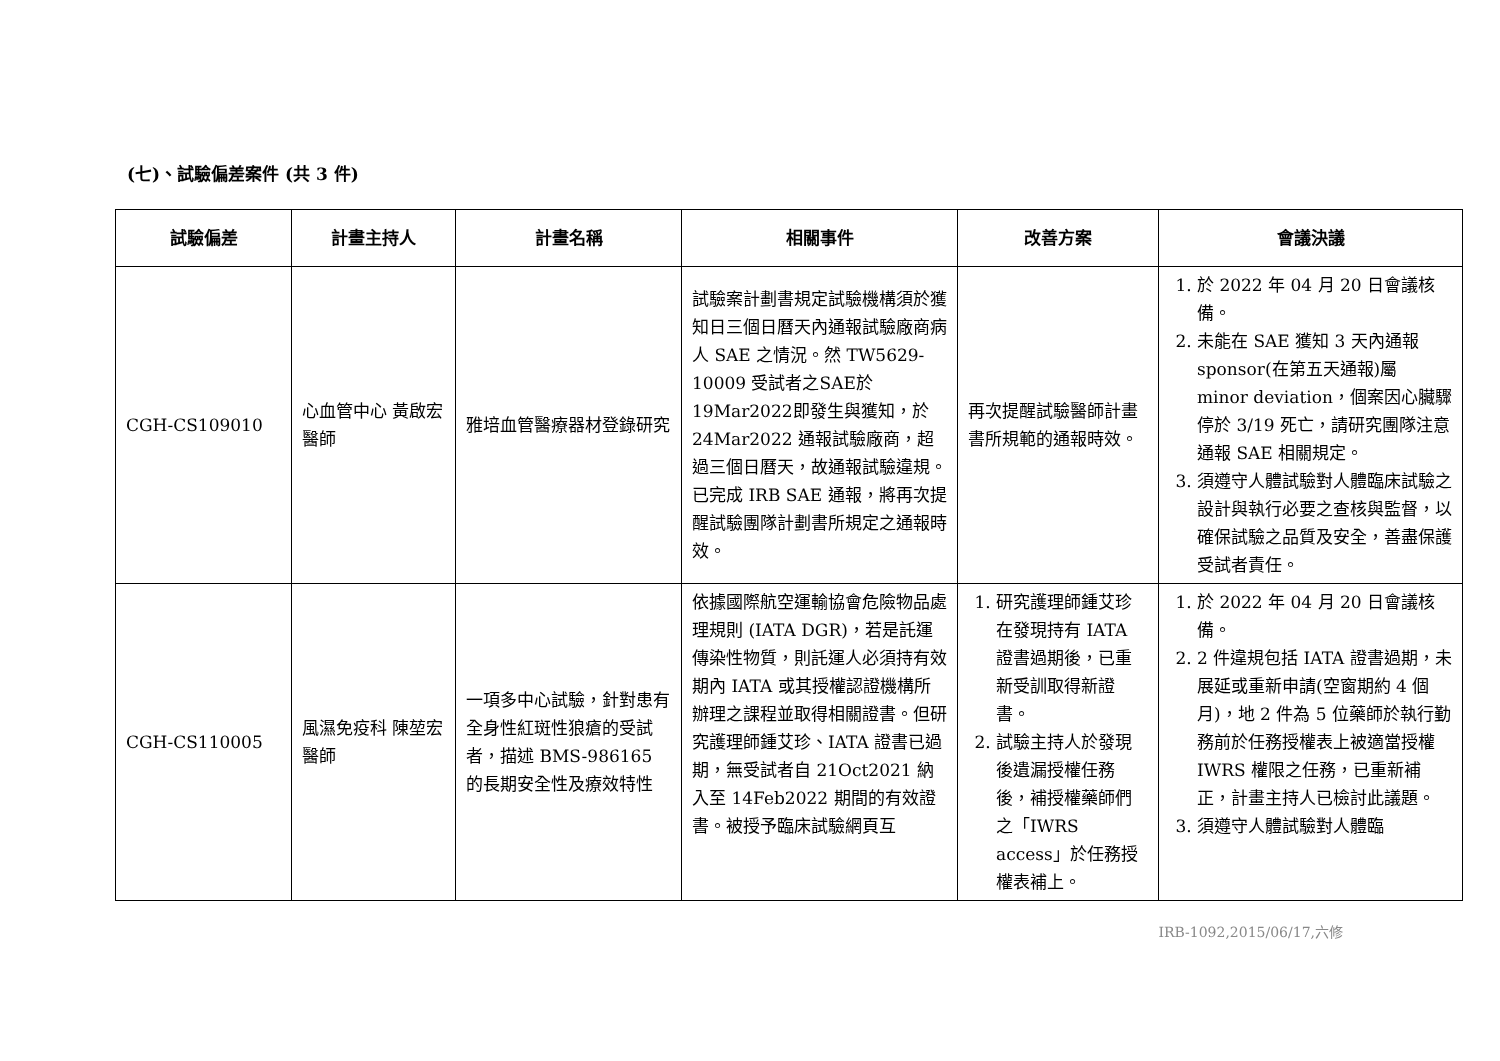(七)、試驗偏差案件 (共 3 件)
| 試驗偏差 | 計畫主持人 | 計畫名稱 | 相關事件 | 改善方案 | 會議決議 |
| --- | --- | --- | --- | --- | --- |
| CGH-CS109010 | 心血管中心 黃啟宏醫師 | 雅培血管醫療器材登錄研究 | 試驗案計劃書規定試驗機構須於獲知日三個日曆天內通報試驗廠商病人 SAE 之情況。然 TW5629-10009 受試者之SAE於19Mar2022即發生與獲知，於 24Mar2022 通報試驗廠商，超過三個日曆天，故通報試驗違規。已完成 IRB SAE 通報，將再次提醒試驗團隊計劃書所規定之通報時效。 | 再次提醒試驗醫師計畫書所規範的通報時效。 | 1. 於 2022 年 04 月 20 日會議核備。 2. 未能在 SAE 獲知 3 天內通報 sponsor(在第五天通報)屬 minor deviation，個案因心臟驟停於 3/19 死亡，請研究團隊注意通報 SAE 相關規定。 3. 須遵守人體試驗對人體臨床試驗之設計與執行必要之查核與監督，以 確保試驗之品質及安全，善盡保護受試者責任。 |
| CGH-CS110005 | 風濕免疫科 陳堃宏醫師 | 一項多中心試驗，針對患有全身性紅斑性狼瘡的受試者，描述 BMS-986165 的長期安全性及療效特性 | 依據國際航空運輸協會危險物品處理規則 (IATA DGR)，若是託運傳染性物質，則託運人必須持有效期內 IATA 或其授權認證機構所辦理之課程並取得相關證書。但研究護理師鍾艾珍、IATA 證書已過期，無受試者自 21Oct2021 納入至 14Feb2022 期間的有效證書。被授予臨床試驗網頁互 | 1. 研究護理師鍾艾珍在發現持有 IATA 證書過期後，已重新受訓取得新證書。 2. 試驗主持人於發現後遺漏授權任務後，補授權藥師們之「IWRS access」於任務授權表補上。 | 1. 於 2022 年 04 月 20 日會議核備。 2. 2 件違規包括 IATA 證書過期，未展延或重新申請(空窗期約 4 個月)，地 2 件為 5 位藥師於執行勤務前於任務授權表上被適當授權 IWRS 權限之任務，已重新補正，計畫主持人已檢討此議題。 3. 須遵守人體試驗對人體臨 |
IRB-1092,2015/06/17,六修